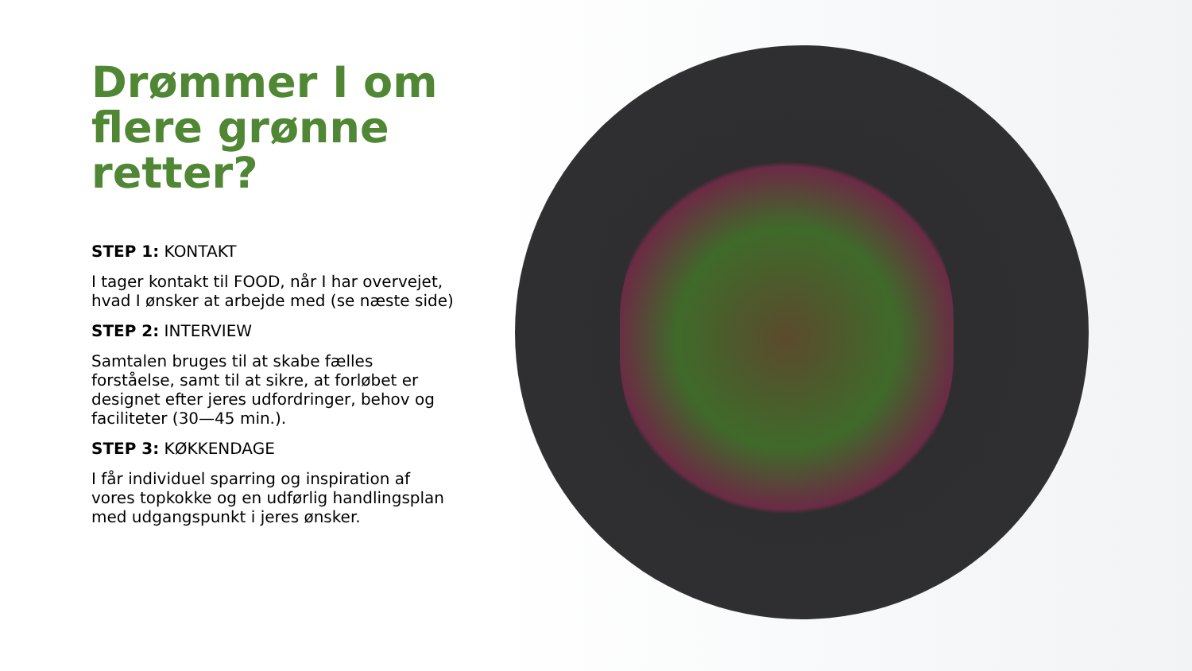Drømmer I om flere grønne retter?
STEP 1: KONTAKT
I tager kontakt til FOOD, når I har overvejet, hvad I ønsker at arbejde med (se næste side)
STEP 2: INTERVIEW
Samtalen bruges til at skabe fælles forståelse, samt til at sikre, at forløbet er designet efter jeres udfordringer, behov og faciliteter (30—45 min.).
STEP 3: KØKKENDAGE
I får individuel sparring og inspiration af vores topkokke og en udførlig handlingsplan med udgangspunkt i jeres ønsker.